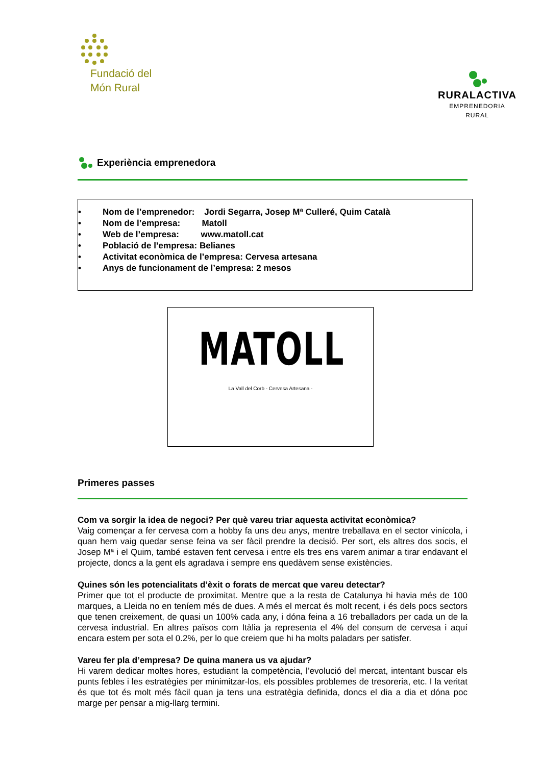Fundació del
Món Rural
RURALACTIVA
EMPRENEDORIA RURAL
Experiència emprenedora
• Nom de l’emprenedor: Jordi Segarra, Josep Mª Culleré, Quim Català
• Nom de l’empresa: Matoll
• Web de l’empresa: www.matoll.cat
• Població de l’empresa: Belianes
• Activitat econòmica de l’empresa: Cervesa artesana
• Anys de funcionament de l’empresa: 2 mesos
MATOLL
La Vall del Corb - Cervesa Artesana -
Primeres passes
Com va sorgir la idea de negoci? Per què vareu triar aquesta activitat econòmica?
Vaig començar a fer cervesa com a hobby fa uns deu anys, mentre treballava en el sector vinícola, i quan hem vaig quedar sense feina va ser fàcil prendre la decisió. Per sort, els altres dos socis, el Josep Mª i el Quim, també estaven fent cervesa i entre els tres ens varem animar a tirar endavant el projecte, doncs a la gent els agradava i sempre ens quedàvem sense existències.
Quines són les potencialitats d’èxit o forats de mercat que vareu detectar?
Primer que tot el producte de proximitat. Mentre que a la resta de Catalunya hi havia més de 100 marques, a Lleida no en teníem més de dues. A més el mercat és molt recent, i és dels pocs sectors que tenen creixement, de quasi un 100% cada any, i dóna feina a 16 treballadors per cada un de la cervesa industrial. En altres països com Itàlia ja representa el 4% del consum de cervesa i aquí encara estem per sota el 0.2%, per lo que creiem que hi ha molts paladars per satisfer.
Vareu fer pla d’empresa? De quina manera us va ajudar?
Hi varem dedicar moltes hores, estudiant la competència, l’evolució del mercat, intentant buscar els punts febles i les estratègies per minimitzar-los, els possibles problemes de tresoreria, etc. I la veritat és que tot és molt més fàcil quan ja tens una estratègia definida, doncs el dia a dia et dóna poc marge per pensar a mig-llarg termini.